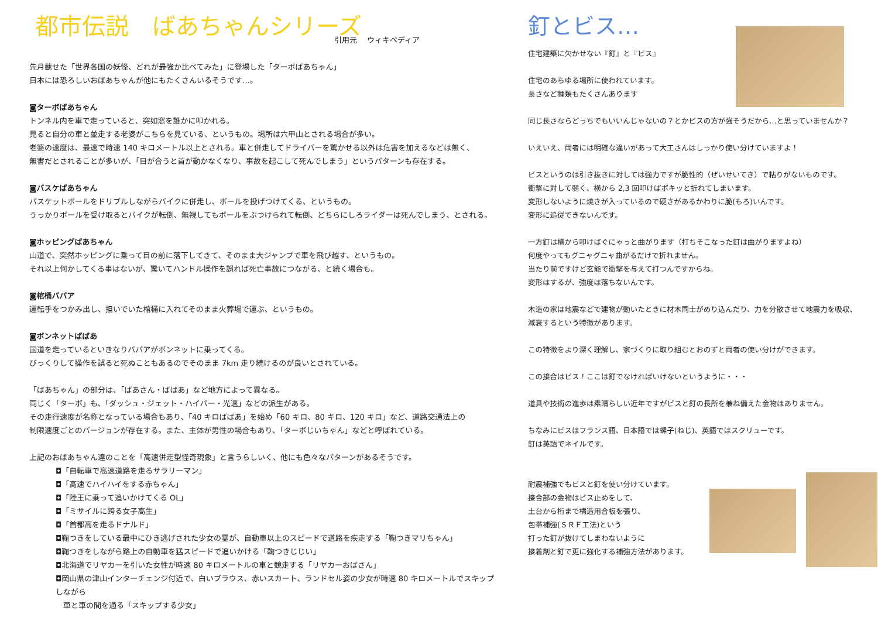都市伝説　ばあちゃんシリーズ
引用元　 ウィキペディア
先月載せた「世界各国の妖怪、どれが最強か比べてみた」に登場した「ターボばあちゃん」
日本には恐ろしいおばあちゃんが他にもたくさんいるそうです…。
◙ターボばあちゃん
トンネル内を車で走っていると、突如窓を誰かに叩かれる。
見ると自分の車と並走する老婆がこちらを見ている、というもの。場所は六甲山とされる場合が多い。
老婆の速度は、最速で時速 140 キロメートル以上とされる。車と併走してドライバーを驚かせる以外は危害を加えるなどは無く、
無害だとされることが多いが、「目が合うと首が動かなくなり、事故を起こして死んでしまう」というパターンも存在する。
◙バスケばあちゃん
バスケットボールをドリブルしながらバイクに併走し、ボールを投げつけてくる、というもの。
うっかりボールを受け取るとバイクが転倒、無視してもボールをぶつけられて転倒、どちらにしろライダーは死んでしまう、とされる。
◙ホッピングばあちゃん
山道で、突然ホッピングに乗って目の前に落下してきて、そのまま大ジャンプで車を飛び越す、というもの。
それ以上何かしてくる事はないが、驚いてハンドル操作を誤れば死亡事故につながる、と続く場合も。
◙棺桶ババア
運転手をつかみ出し、担いでいた棺桶に入れてそのまま火葬場で運ぶ、というもの。
◙ボンネットばばあ
国道を走っているといきなりババアがボンネットに乗ってくる。
びっくりして操作を誤ると死ぬこともあるのでそのまま 7km 走り続けるのが良いとされている。
「ばあちゃん」の部分は、「ばあさん・ばばあ」など地方によって異なる。
同じく「ターボ」も、「ダッシュ・ジェット・ハイパー・光速」などの派生がある。
その走行速度が名称となっている場合もあり、「40 キロばばあ」を始め「60 キロ、80 キロ、120 キロ」など、道路交通法上の
制限速度ごとのバージョンが存在する。また、主体が男性の場合もあり、「ターボじいちゃん」などと呼ばれている。
上記のおばあちゃん達のことを「高速併走型怪奇現象」と言うらしいく、他にも色々なパターンがあるそうです。
◘「自転車で高速道路を走るサラリーマン」
◘「高速でハイハイをする赤ちゃん」
◘「陸王に乗って追いかけてくる OL」
◘「ミサイルに跨る女子高生」
◘「首都高を走るドナルド」
◘鞠つきをしている最中にひき逃げされた少女の霊が、自動車以上のスピードで道路を疾走する「鞠つきマリちゃん」
◘鞠つきをしながら路上の自動車を猛スピードで追いかける「鞠つきじじい」
◘北海道でリヤカーを引いた女性が時速 80 キロメートルの車と競走する「リヤカーおばさん」
◘岡山県の津山インターチェンジ付近で、白いブラウス、赤いスカート、ランドセル姿の少女が時速 80 キロメートルでスキップしながら
　車と車の間を通る「スキップする少女」
釘とビス…
住宅建築に欠かせない『釘』と『ビス』
住宅のあらゆる場所に使われています。
長さなど種類もたくさんあります
同じ長さならどっちでもいいんじゃないの？とかビスの方が強そうだから…と思っていませんか？
いえいえ、両者には明確な違いがあって大工さんはしっかり使い分けていますよ！
ビスというのは引き抜きに対しては強力ですが脆性的（ぜいせいてき）で粘りがないものです。
衝撃に対して弱く、横から 2,3 回叩けばポキッと折れてしまいます。
変形しないように焼きが入っているので硬さがあるかわりに脆(もろ)いんです。
変形に追従できないんです。
一方釘は横から叩けばぐにゃっと曲がります（打ちそこなった釘は曲がりますよね）
何度やってもグニャグニャ曲がるだけで折れません。
当たり前ですけど玄能で衝撃を与えて打つんですからね。
変形はするが、強度は落ちないんです。
木造の家は地震などで建物が動いたときに材木同士がめり込んだり、力を分散させて地震力を吸収、
減衰するという特徴があります。
この特徴をより深く理解し、家づくりに取り組むとおのずと両者の使い分けができます。
この接合はビス！ここは釘でなければいけないというように・・・
道具や技術の進歩は素晴らしい近年ですがビスと釘の長所を兼ね備えた金物はありません。
ちなみにビスはフランス語、日本語では螺子(ねじ)、英語ではスクリューです。
釘は英語でネイルです。
耐震補強でもビスと釘を使い分けています。
接合部の金物はビス止めをして、
土台から桁まで構造用合板を張り、
包帯補強(ＳＲＦ工法)という
打った釘が抜けてしまわないように
接着剤と釘で更に強化する補強方法があります。